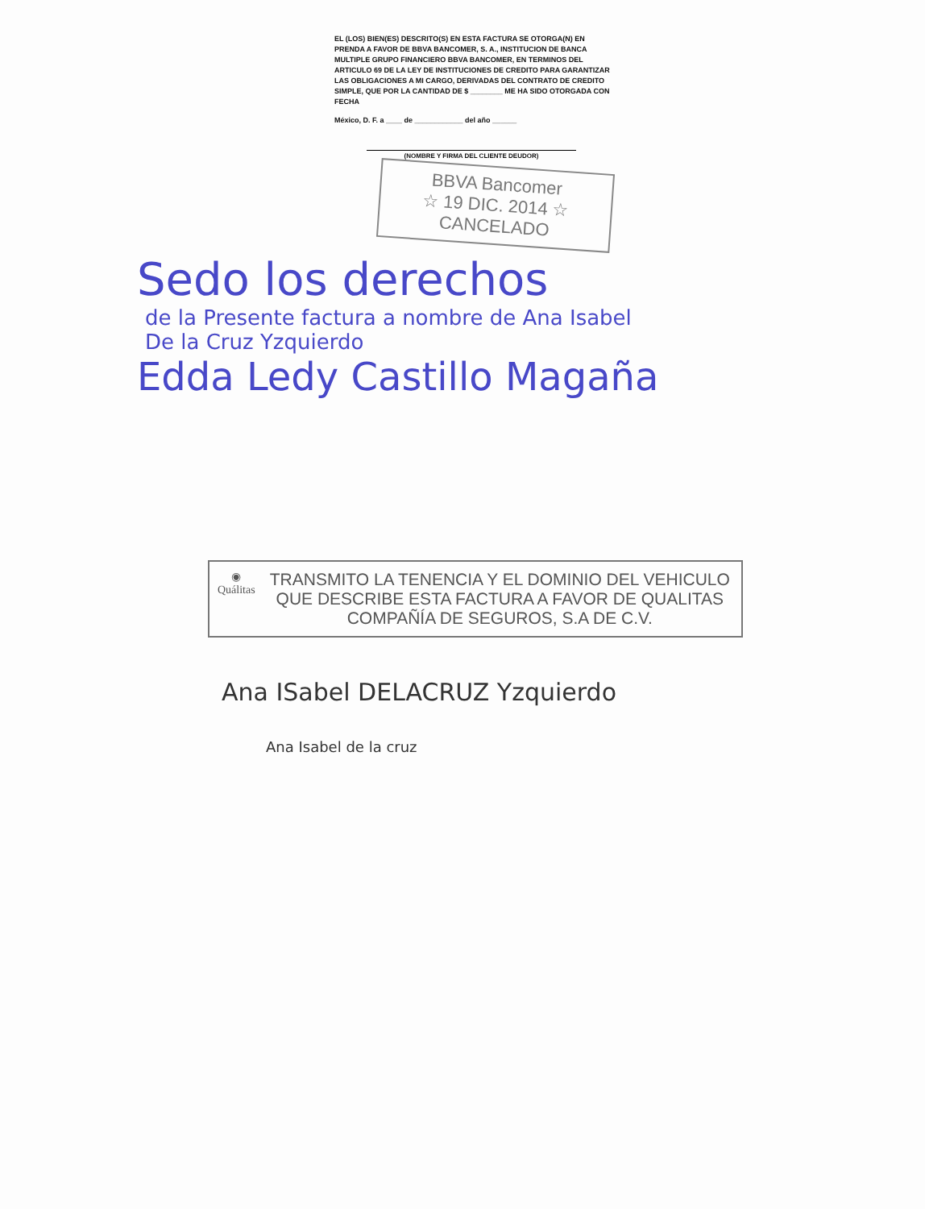EL (LOS) BIEN(ES) DESCRITO(S) EN ESTA FACTURA SE OTORGA(N) EN PRENDA A FAVOR DE BBVA BANCOMER, S. A., INSTITUCION DE BANCA MULTIPLE GRUPO FINANCIERO BBVA BANCOMER, EN TERMINOS DEL ARTICULO 69 DE LA LEY DE INSTITUCIONES DE CREDITO PARA GARANTIZAR LAS OBLIGACIONES A MI CARGO, DERIVADAS DEL CONTRATO DE CREDITO SIMPLE, QUE POR LA CANTIDAD DE $ ________ ME HA SIDO OTORGADA CON FECHA
México, D. F. a ____ de ____________ del año ______
(NOMBRE Y FIRMA DEL CLIENTE DEUDOR)
BBVA Bancomer
☆ 19 DIC. 2014 ☆
CANCELADO
Sedo los derechos
de la Presente factura a nombre de Ana Isabel
De la Cruz Yzquierdo
Edda Ledy Castillo Magaña
◉
Quálitas
TRANSMITO LA TENENCIA Y EL DOMINIO DEL VEHICULO QUE DESCRIBE ESTA FACTURA A FAVOR DE QUALITAS COMPAÑÍA DE SEGUROS, S.A DE C.V.
Ana ISabel DELACRUZ Yzquierdo
Ana Isabel de la cruz